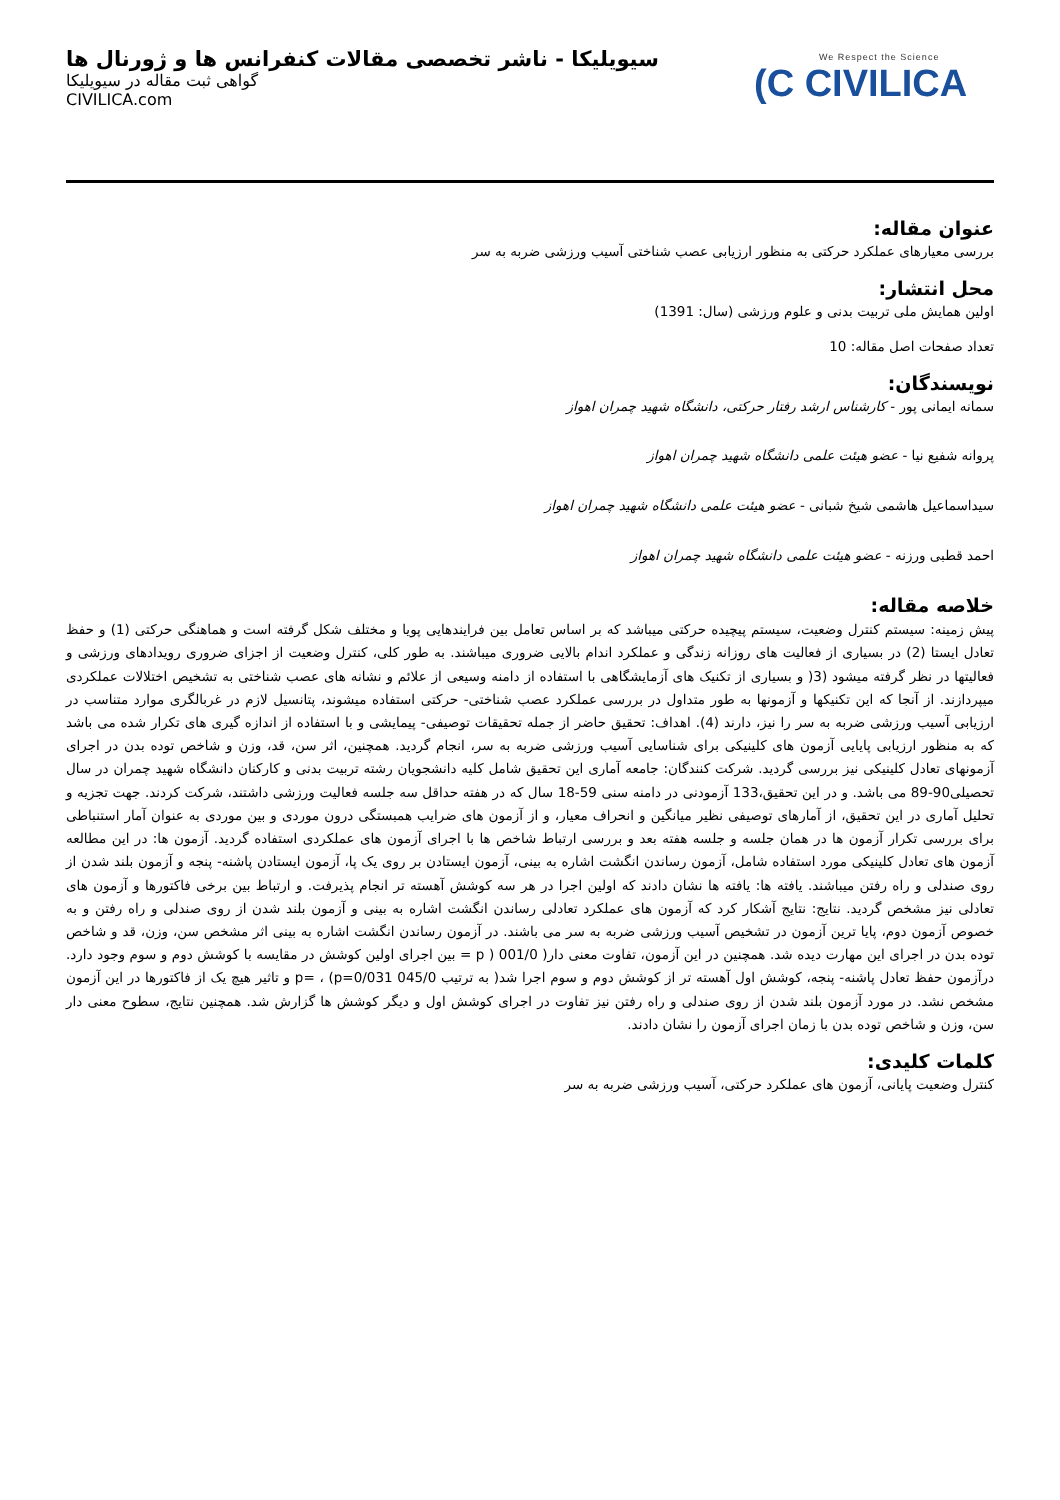سیویلیکا - ناشر تخصصی مقالات کنفرانس ها و ژورنال ها
گواهی ثبت مقاله در سیویلیکا
CIVILICA.com
We Respect the Science
(C CIVILICA
عنوان مقاله:
بررسی معیارهای عملکرد حرکتی به منظور ارزیابی عصب شناختی آسیب ورزشی ضربه به سر
محل انتشار:
اولین همایش ملی تربیت بدنی و علوم ورزشی (سال: 1391)
تعداد صفحات اصل مقاله: 10
نویسندگان:
سمانه ایمانی پور - کارشناس ارشد رفتار حرکتی، دانشگاه شهید چمران اهواز
پروانه شفیع نیا - عضو هیئت علمی دانشگاه شهید چمران اهواز
سیداسماعیل هاشمی شیخ شبانی - عضو هیئت علمی دانشگاه شهید چمران اهواز
احمد قطبی ورزنه - عضو هیئت علمی دانشگاه شهید چمران اهواز
خلاصه مقاله:
پیش زمینه: سیستم کنترل وضعیت، سیستم پیچیده حرکتی میباشد که بر اساس تعامل بین فرایندهایی پویا و مختلف شکل گرفته است و هماهنگی حرکتی (1) و حفظ تعادل ایستا (2) در بسیاری از فعالیت های روزانه زندگی و عملکرد اندام بالایی ضروری میباشند. به طور کلی، کنترل وضعیت از اجزای ضروری رویدادهای ورزشی و فعالیتها در نظر گرفته میشود (3( و بسیاری از تکنیک های آزمایشگاهی با استفاده از دامنه وسیعی از علائم و نشانه های عصب شناختی به تشخیص اختلالات عملکردی میپردازند. از آنجا که این تکنیکها و آزمونها به طور متداول در بررسی عملکرد عصب شناختی- حرکتی استفاده میشوند، پتانسیل لازم در غربالگری موارد متناسب در ارزیابی آسیب ورزشی ضربه به سر را نیز، دارند (4). اهداف: تحقیق حاضر از جمله تحقیقات توصیفی- پیمایشی و با استفاده از اندازه گیری های تکرار شده می باشد که به منظور ارزیابی پایایی آزمون های کلینیکی برای شناسایی آسیب ورزشی ضربه به سر، انجام گردید. همچنین، اثر سن، قد، وزن و شاخص توده بدن در اجرای آزمونهای تعادل کلینیکی نیز بررسی گردید. شرکت کنندگان: جامعه آماری این تحقیق شامل کلیه دانشجویان رشته تربیت بدنی و کارکنان دانشگاه شهید چمران در سال تحصیلی90-89 می باشد. و در این تحقیق،133 آزمودنی در دامنه سنی 59-18 سال که در هفته حداقل سه جلسه فعالیت ورزشی داشتند، شرکت کردند. جهت تجزیه و تحلیل آماری در این تحقیق، از آمارهای توصیفی نظیر میانگین و انحراف معیار، و از آزمون های ضرایب همبستگی درون موردی و بین موردی به عنوان آمار استنباطی برای بررسی تکرار آزمون ها در همان جلسه و جلسه هفته بعد و بررسی ارتباط شاخص ها با اجرای آزمون های عملکردی استفاده گردید. آزمون ها: در این مطالعه آزمون های تعادل کلینیکی مورد استفاده شامل، آزمون رساندن انگشت اشاره به بینی، آزمون ایستادن بر روی یک پا، آزمون ایستادن پاشنه- پنجه و آزمون بلند شدن از روی صندلی و راه رفتن میباشند. یافته ها: یافته ها نشان دادند که اولین اجرا در هر سه کوشش آهسته تر انجام پذیرفت. و ارتباط بین برخی فاکتورها و آزمون های تعادلی نیز مشخص گردید. نتایج: نتایج آشکار کرد که آزمون های عملکرد تعادلی رساندن انگشت اشاره به بینی و آزمون بلند شدن از روی صندلی و راه رفتن و به خصوص آزمون دوم، پایا ترین آزمون در تشخیص آسیب ورزشی ضربه به سر می باشند. در آزمون رساندن انگشت اشاره به بینی اثر مشخص سن، وزن، قد و شاخص توده بدن در اجرای این مهارت دیده شد. همچنین در این آزمون، تفاوت معنی دار( 001/0 ( p = بین اجرای اولین کوشش در مقایسه با کوشش دوم و سوم وجود دارد. درآزمون حفظ تعادل پاشنه- پنجه، کوشش اول آهسته تر از کوشش دوم و سوم اجرا شد( به ترتیب 045/0 p=0/031) ، =p و تاثیر هیچ یک از فاکتورها در این آزمون مشخص نشد. در مورد آزمون بلند شدن از روی صندلی و راه رفتن نیز تفاوت در اجرای کوشش اول و دیگر کوشش ها گزارش شد. همچنین نتایج، سطوح معنی دار سن، وزن و شاخص توده بدن با زمان اجرای آزمون را نشان دادند.
کلمات کلیدی:
کنترل وضعیت پایانی، آزمون های عملکرد حرکتی، آسیب ورزشی ضربه به سر